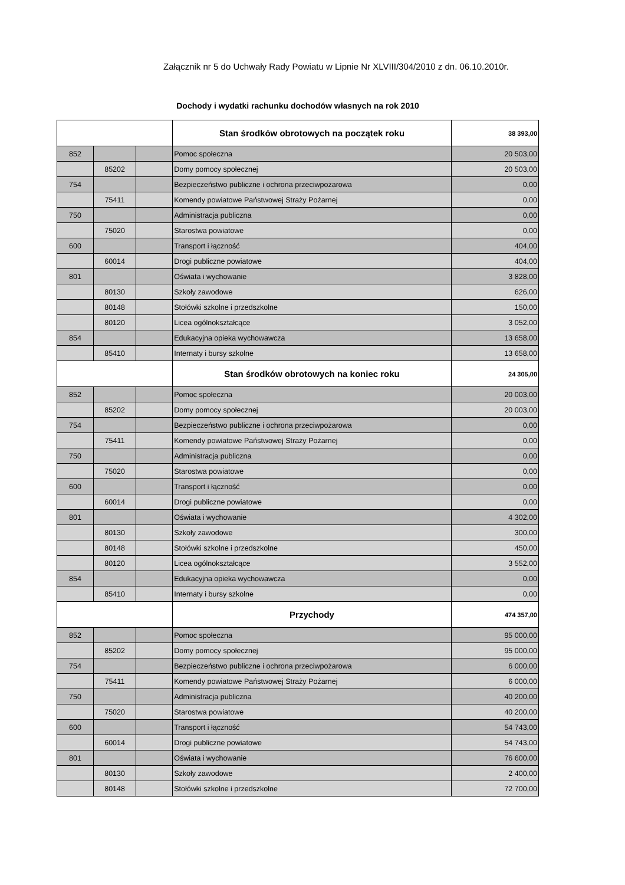Załącznik nr 5 do Uchwały Rady Powiatu w Lipnie Nr XLVIII/304/2010 z dn. 06.10.2010r.
Dochody i wydatki rachunku dochodów własnych na rok 2010
| | | | Stan środków obrotowych na początek roku | 38 393,00 |
| 852 | | | Pomoc społeczna | 20 503,00 |
| | 85202 | | Domy pomocy społecznej | 20 503,00 |
| 754 | | | Bezpieczeństwo publiczne i ochrona przeciwpożarowa | 0,00 |
| | 75411 | | Komendy powiatowe Państwowej Straży Pożarnej | 0,00 |
| 750 | | | Administracja publiczna | 0,00 |
| | 75020 | | Starostwa powiatowe | 0,00 |
| 600 | | | Transport i łączność | 404,00 |
| | 60014 | | Drogi publiczne powiatowe | 404,00 |
| 801 | | | Oświata i wychowanie | 3 828,00 |
| | 80130 | | Szkoły zawodowe | 626,00 |
| | 80148 | | Stołówki szkolne i przedszkolne | 150,00 |
| | 80120 | | Licea ogólnokształcące | 3 052,00 |
| 854 | | | Edukacyjna opieka wychowawcza | 13 658,00 |
| | 85410 | | Internaty i bursy szkolne | 13 658,00 |
| | | | Stan środków obrotowych na koniec roku | 24 305,00 |
| 852 | | | Pomoc społeczna | 20 003,00 |
| | 85202 | | Domy pomocy społecznej | 20 003,00 |
| 754 | | | Bezpieczeństwo publiczne i ochrona przeciwpożarowa | 0,00 |
| | 75411 | | Komendy powiatowe Państwowej Straży Pożarnej | 0,00 |
| 750 | | | Administracja publiczna | 0,00 |
| | 75020 | | Starostwa powiatowe | 0,00 |
| 600 | | | Transport i łączność | 0,00 |
| | 60014 | | Drogi publiczne powiatowe | 0,00 |
| 801 | | | Oświata i wychowanie | 4 302,00 |
| | 80130 | | Szkoły zawodowe | 300,00 |
| | 80148 | | Stołówki szkolne i przedszkolne | 450,00 |
| | 80120 | | Licea ogólnokształcące | 3 552,00 |
| 854 | | | Edukacyjna opieka wychowawcza | 0,00 |
| | 85410 | | Internaty i bursy szkolne | 0,00 |
| | | | Przychody | 474 357,00 |
| 852 | | | Pomoc społeczna | 95 000,00 |
| | 85202 | | Domy pomocy społecznej | 95 000,00 |
| 754 | | | Bezpieczeństwo publiczne i ochrona przeciwpożarowa | 6 000,00 |
| | 75411 | | Komendy powiatowe Państwowej Straży Pożarnej | 6 000,00 |
| 750 | | | Administracja publiczna | 40 200,00 |
| | 75020 | | Starostwa powiatowe | 40 200,00 |
| 600 | | | Transport i łączność | 54 743,00 |
| | 60014 | | Drogi publiczne powiatowe | 54 743,00 |
| 801 | | | Oświata i wychowanie | 76 600,00 |
| | 80130 | | Szkoły zawodowe | 2 400,00 |
| | 80148 | | Stołówki szkolne i przedszkolne | 72 700,00 |